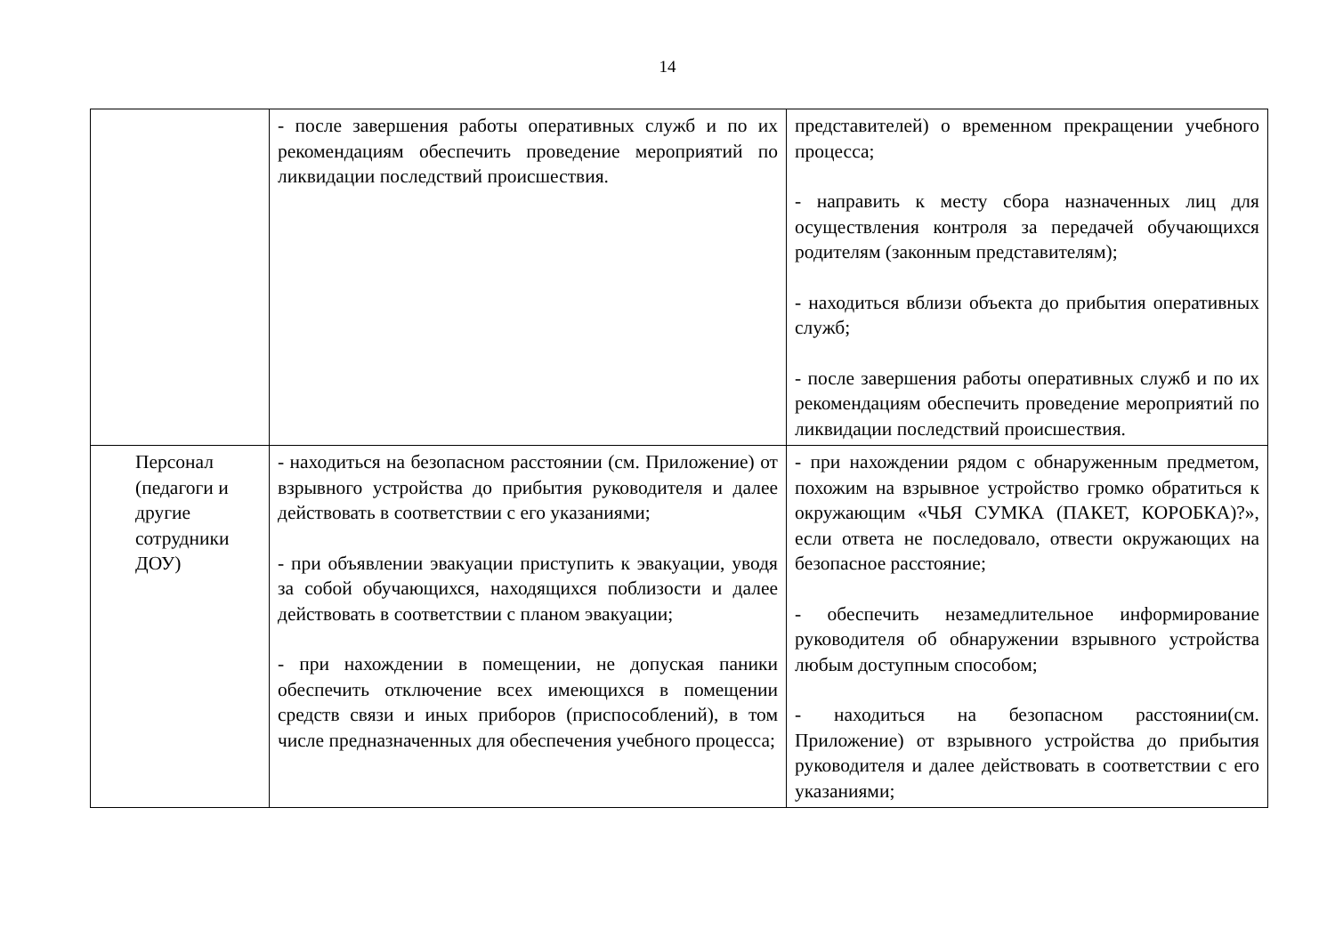14
| | - после завершения работы оперативных служб и по их рекомендациям обеспечить проведение мероприятий по ликвидации последствий происшествия. | представителей) о временном прекращении учебного процесса; - направить к месту сбора назначенных лиц для осуществления контроля за передачей обучающихся родителям (законным представителям); - находиться вблизи объекта до прибытия оперативных служб; - после завершения работы оперативных служб и по их рекомендациям обеспечить проведение мероприятий по ликвидации последствий происшествия. |
| Персонал (педагоги и другие сотрудники ДОУ) | - находиться на безопасном расстоянии (см. Приложение) от взрывного устройства до прибытия руководителя и далее действовать в соответствии с его указаниями; - при объявлении эвакуации приступить к эвакуации, уводя за собой обучающихся, находящихся поблизости и далее действовать в соответствии с планом эвакуации; - при нахождении в помещении, не допуская паники обеспечить отключение всех имеющихся в помещении средств связи и иных приборов (приспособлений), в том числе предназначенных для обеспечения учебного процесса; | - при нахождении рядом с обнаруженным предметом, похожим на взрывное устройство громко обратиться к окружающим «ЧЬЯ СУМКА (ПАКЕТ, КОРОБКА)?», если ответа не последовало, отвести окружающих на безопасное расстояние; - обеспечить незамедлительное информирование руководителя об обнаружении взрывного устройства любым доступным способом; - находиться на безопасном расстоянии(см. Приложение) от взрывного устройства до прибытия руководителя и далее действовать в соответствии с его указаниями; |